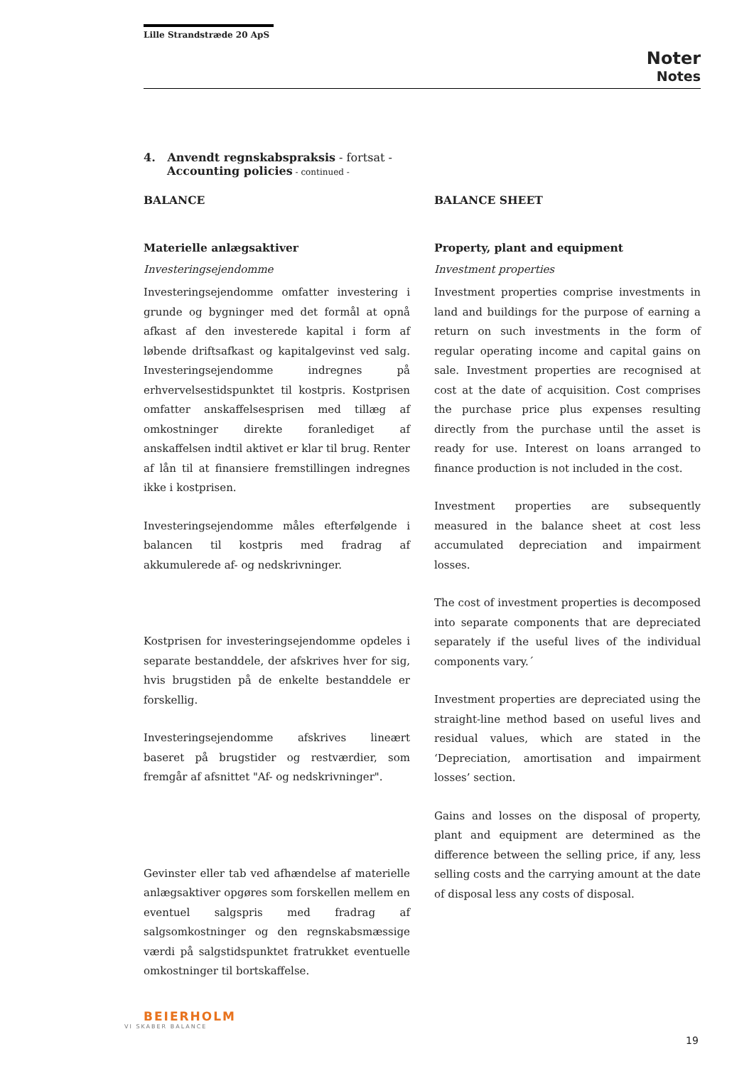Lille Strandstræde 20 ApS
Noter
Notes
4. Anvendt regnskabspraksis - fortsat -
Accounting policies - continued -
BALANCE
Materielle anlægsaktiver
Investeringsejendomme
Investeringsejendomme omfatter investering i grunde og bygninger med det formål at opnå afkast af den investerede kapital i form af løbende driftsafkast og kapitalgevinst ved salg. Investeringsejendomme indregnes på erhvervelsestidspunktet til kostpris. Kostprisen omfatter anskaffelsesprisen med tillæg af omkostninger direkte foranlediget af anskaffelsen indtil aktivet er klar til brug. Renter af lån til at finansiere fremstillingen indregnes ikke i kostprisen.
Investeringsejendomme måles efterfølgende i balancen til kostpris med fradrag af akkumulerede af- og nedskrivninger.
Kostprisen for investeringsejendomme opdeles i separate bestanddele, der afskrives hver for sig, hvis brugstiden på de enkelte bestanddele er forskellig.
Investeringsejendomme afskrives lineært baseret på brugstider og restværdier, som fremgår af afsnittet "Af- og nedskrivninger".
Gevinster eller tab ved afhændelse af materielle anlægsaktiver opgøres som forskellen mellem en eventuel salgspris med fradrag af salgsomkostninger og den regnskabsmæssige værdi på salgstidspunktet fratrukket eventuelle omkostninger til bortskaffelse.
BALANCE SHEET
Property, plant and equipment
Investment properties
Investment properties comprise investments in land and buildings for the purpose of earning a return on such investments in the form of regular operating income and capital gains on sale. Investment properties are recognised at cost at the date of acquisition. Cost comprises the purchase price plus expenses resulting directly from the purchase until the asset is ready for use. Interest on loans arranged to finance production is not included in the cost.
Investment properties are subsequently measured in the balance sheet at cost less accumulated depreciation and impairment losses.
The cost of investment properties is decomposed into separate components that are depreciated separately if the useful lives of the individual components vary.´
Investment properties are depreciated using the straight-line method based on useful lives and residual values, which are stated in the ‘Depreciation, amortisation and impairment losses’ section.
Gains and losses on the disposal of property, plant and equipment are determined as the difference between the selling price, if any, less selling costs and the carrying amount at the date of disposal less any costs of disposal.
BEIERHOLM
VI SKABER BALANCE
19